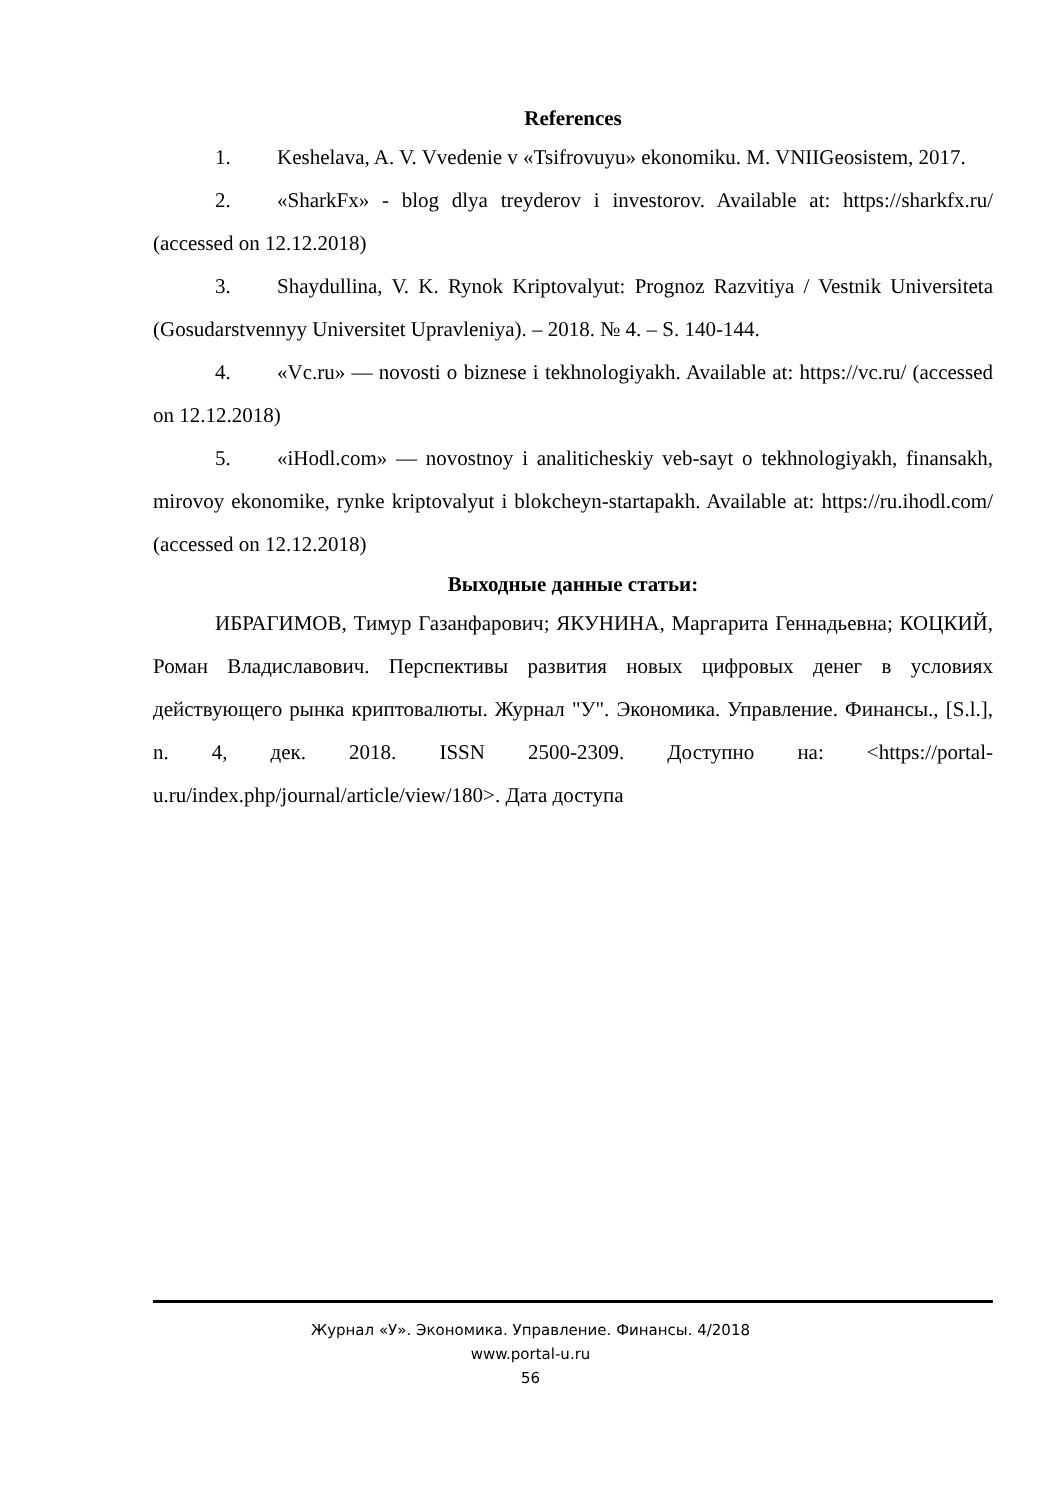References
1. Keshelava, A. V. Vvedenie v «Tsifrovuyu» ekonomiku. M. VNIIGeosistem, 2017.
2. «SharkFx» - blog dlya treyderov i investorov. Available at: https://sharkfx.ru/ (accessed on 12.12.2018)
3. Shaydullina, V. K. Rynok Kriptovalyut: Prognoz Razvitiya / Vestnik Universiteta (Gosudarstvennyy Universitet Upravleniya). – 2018. № 4. – S. 140-144.
4. «Vc.ru» — novosti o biznese i tekhnologiyakh. Available at: https://vc.ru/ (accessed on 12.12.2018)
5. «iHodl.com» — novostnoy i analiticheskiy veb-sayt o tekhnologiyakh, finansakh, mirovoy ekonomike, rynke kriptovalyut i blokcheyn-startapakh. Available at: https://ru.ihodl.com/ (accessed on 12.12.2018)
Выходные данные статьи:
ИБРАГИМОВ, Тимур Газанфарович; ЯКУНИНА, Маргарита Геннадьевна; КОЦКИЙ, Роман Владиславович. Перспективы развития новых цифровых денег в условиях действующего рынка криптовалюты. Журнал "У". Экономика. Управление. Финансы., [S.l.], n. 4, дек. 2018. ISSN 2500-2309. Доступно на: <https://portal-u.ru/index.php/journal/article/view/180>. Дата доступа
Журнал «У». Экономика. Управление. Финансы. 4/2018
www.portal-u.ru
56